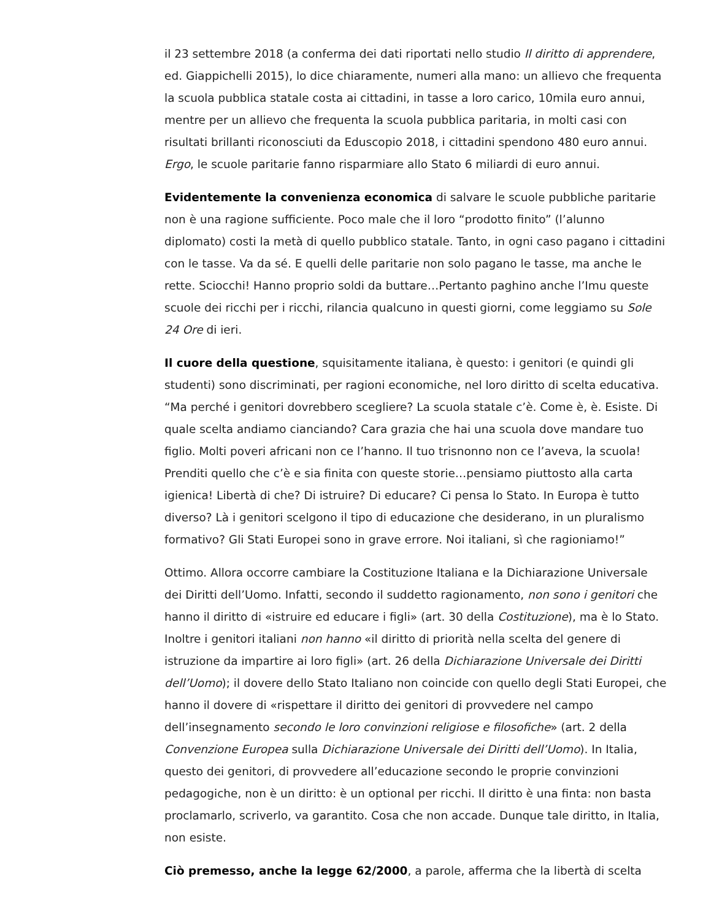il 23 settembre 2018 (a conferma dei dati riportati nello studio Il diritto di apprendere, ed. Giappichelli 2015), lo dice chiaramente, numeri alla mano: un allievo che frequenta la scuola pubblica statale costa ai cittadini, in tasse a loro carico, 10mila euro annui, mentre per un allievo che frequenta la scuola pubblica paritaria, in molti casi con risultati brillanti riconosciuti da Eduscopio 2018, i cittadini spendono 480 euro annui. Ergo, le scuole paritarie fanno risparmiare allo Stato 6 miliardi di euro annui.
Evidentemente la convenienza economica di salvare le scuole pubbliche paritarie non è una ragione sufficiente. Poco male che il loro “prodotto finito” (l’alunno diplomato) costi la metà di quello pubblico statale. Tanto, in ogni caso pagano i cittadini con le tasse. Va da sé. E quelli delle paritarie non solo pagano le tasse, ma anche le rette. Sciocchi! Hanno proprio soldi da buttare…Pertanto paghino anche l’Imu queste scuole dei ricchi per i ricchi, rilancia qualcuno in questi giorni, come leggiamo su Sole 24 Ore di ieri.
Il cuore della questione, squisitamente italiana, è questo: i genitori (e quindi gli studenti) sono discriminati, per ragioni economiche, nel loro diritto di scelta educativa. “Ma perché i genitori dovrebbero scegliere? La scuola statale c’è. Come è, è. Esiste. Di quale scelta andiamo cianciando? Cara grazia che hai una scuola dove mandare tuo figlio. Molti poveri africani non ce l’hanno. Il tuo trisnonno non ce l’aveva, la scuola! Prenditi quello che c’è e sia finita con queste storie…pensiamo piuttosto alla carta igienica! Libertà di che? Di istruire? Di educare? Ci pensa lo Stato. In Europa è tutto diverso? Là i genitori scelgono il tipo di educazione che desiderano, in un pluralismo formativo? Gli Stati Europei sono in grave errore. Noi italiani, sì che ragioniamo!”
Ottimo. Allora occorre cambiare la Costituzione Italiana e la Dichiarazione Universale dei Diritti dell’Uomo. Infatti, secondo il suddetto ragionamento, non sono i genitori che hanno il diritto di «istruire ed educare i figli» (art. 30 della Costituzione), ma è lo Stato. Inoltre i genitori italiani non hanno «il diritto di priorità nella scelta del genere di istruzione da impartire ai loro figli» (art. 26 della Dichiarazione Universale dei Diritti dell’Uomo); il dovere dello Stato Italiano non coincide con quello degli Stati Europei, che hanno il dovere di «rispettare il diritto dei genitori di provvedere nel campo dell’insegnamento secondo le loro convinzioni religiose e filosofiche» (art. 2 della Convenzione Europea sulla Dichiarazione Universale dei Diritti dell’Uomo). In Italia, questo dei genitori, di provvedere all’educazione secondo le proprie convinzioni pedagogiche, non è un diritto: è un optional per ricchi. Il diritto è una finta: non basta proclamarlo, scriverlo, va garantito. Cosa che non accade. Dunque tale diritto, in Italia, non esiste.
Ciò premesso, anche la legge 62/2000, a parole, afferma che la libertà di scelta